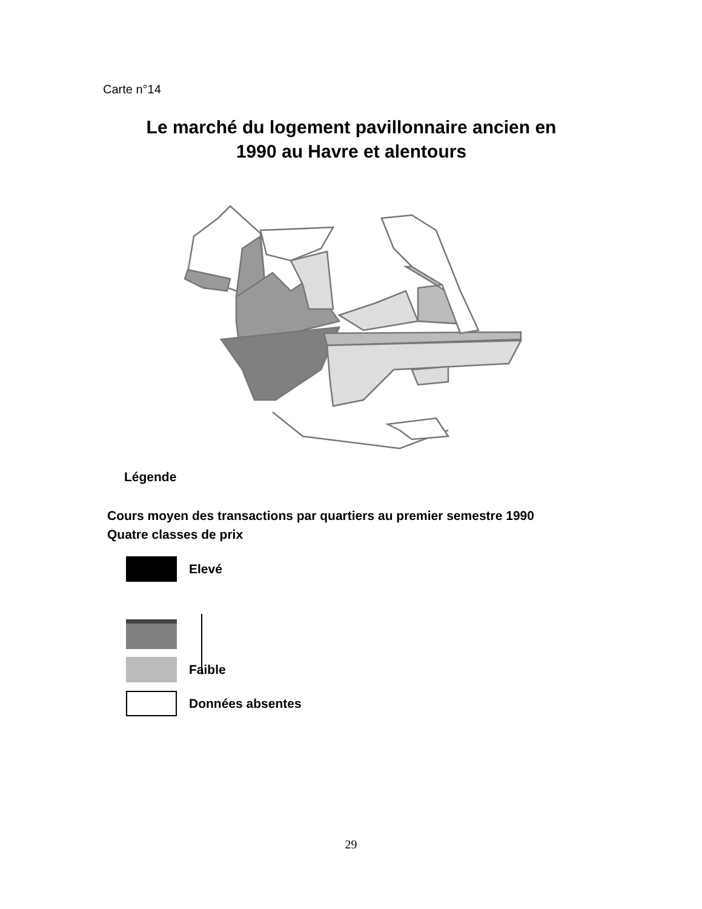Carte n°14
Le marché du logement pavillonnaire ancien en
1990 au Havre et alentours
Légende
Cours moyen des transactions par quartiers au premier semestre 1990
Quatre classes de prix
Elevé
Faible
Données absentes
29